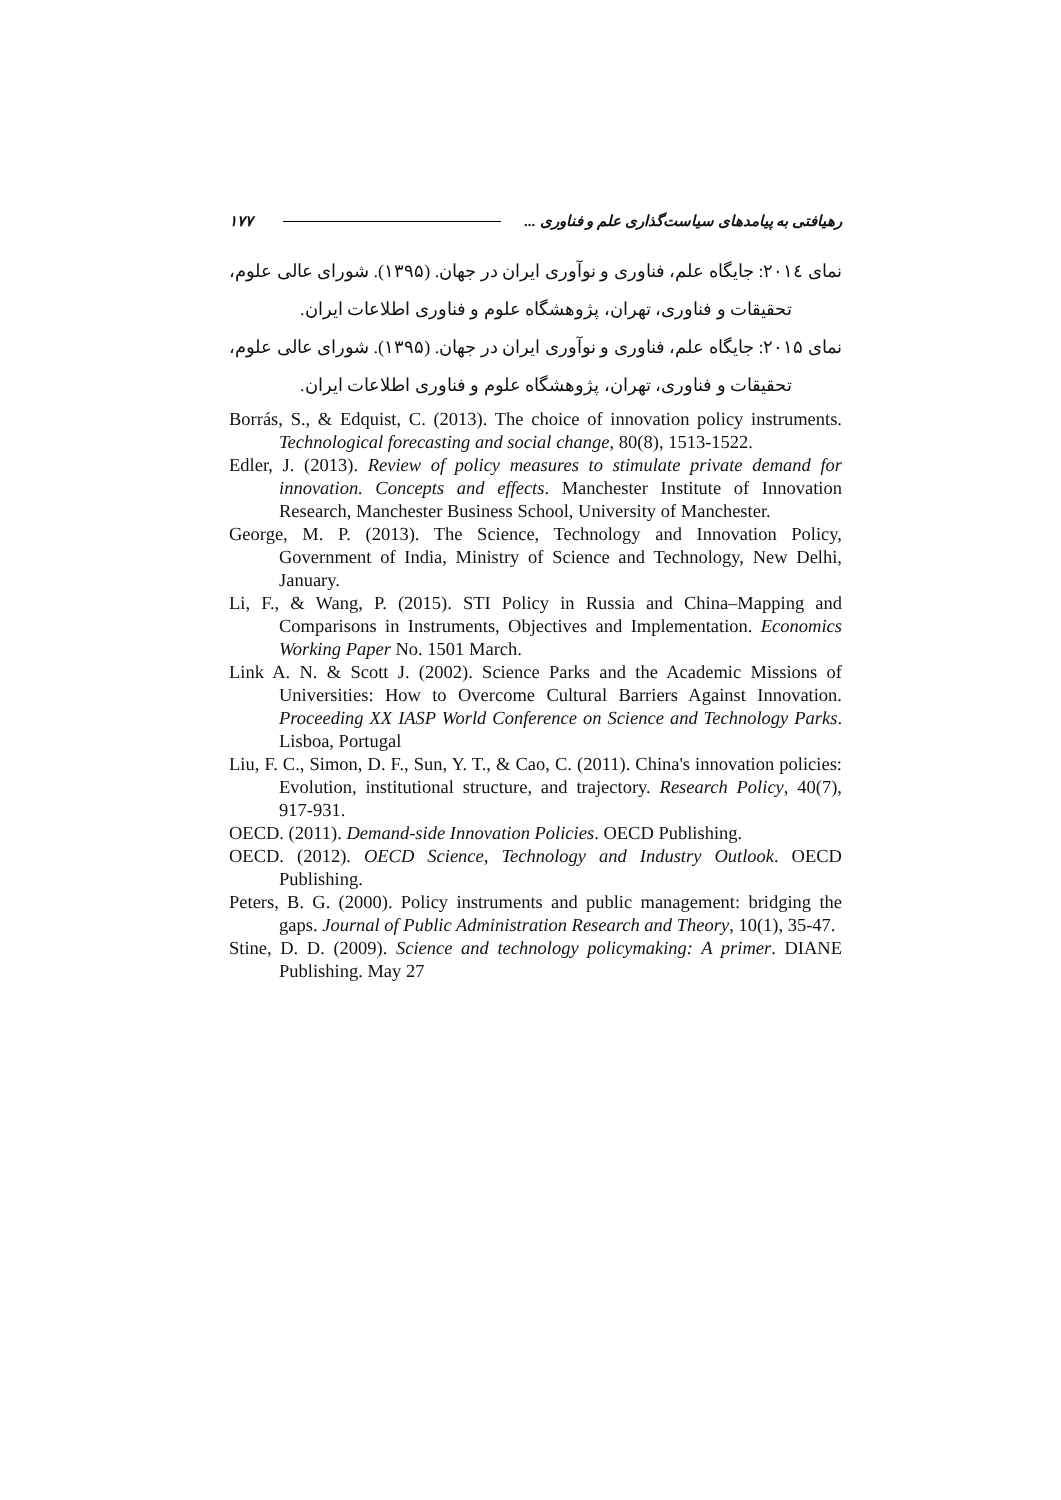رهیافتی به پیامدهای سیاست‌گذاری علم و فناوری ... ۱۷۷
نمای ۲۰۱٤: جایگاه علم، فناوری و نوآوری ایران در جهان. (۱۳۹۵). شورای عالی علوم، تحقیقات و فناوری، تهران، پژوهشگاه علوم و فناوری اطلاعات ایران.
نمای ۲۰۱۵: جایگاه علم، فناوری و نوآوری ایران در جهان. (۱۳۹۵). شورای عالی علوم، تحقیقات و فناوری، تهران، پژوهشگاه علوم و فناوری اطلاعات ایران.
Borrás, S., & Edquist, C. (2013). The choice of innovation policy instruments. Technological forecasting and social change, 80(8), 1513-1522.
Edler, J. (2013). Review of policy measures to stimulate private demand for innovation. Concepts and effects. Manchester Institute of Innovation Research, Manchester Business School, University of Manchester.
George, M. P. (2013). The Science, Technology and Innovation Policy, Government of India, Ministry of Science and Technology, New Delhi, January.
Li, F., & Wang, P. (2015). STI Policy in Russia and China–Mapping and Comparisons in Instruments, Objectives and Implementation. Economics Working Paper No. 1501 March.
Link A. N. & Scott J. (2002). Science Parks and the Academic Missions of Universities: How to Overcome Cultural Barriers Against Innovation. Proceeding XX IASP World Conference on Science and Technology Parks. Lisboa, Portugal
Liu, F. C., Simon, D. F., Sun, Y. T., & Cao, C. (2011). China's innovation policies: Evolution, institutional structure, and trajectory. Research Policy, 40(7), 917-931.
OECD. (2011). Demand-side Innovation Policies. OECD Publishing.
OECD. (2012). OECD Science, Technology and Industry Outlook. OECD Publishing.
Peters, B. G. (2000). Policy instruments and public management: bridging the gaps. Journal of Public Administration Research and Theory, 10(1), 35-47.
Stine, D. D. (2009). Science and technology policymaking: A primer. DIANE Publishing. May 27